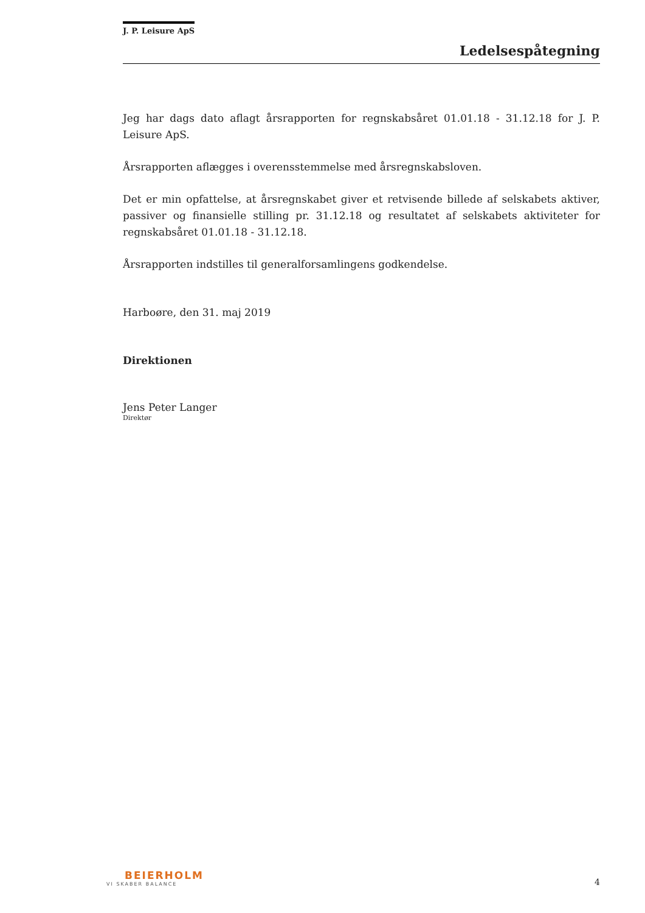J. P. Leisure ApS
Ledelsespåtegning
Jeg har dags dato aflagt årsrapporten for regnskabsåret 01.01.18 - 31.12.18 for J. P. Leisure ApS.
Årsrapporten aflægges i overensstemmelse med årsregnskabsloven.
Det er min opfattelse, at årsregnskabet giver et retvisende billede af selskabets aktiver, passiver og finansielle stilling pr. 31.12.18 og resultatet af selskabets aktiviteter for regnskabsåret 01.01.18 - 31.12.18.
Årsrapporten indstilles til generalforsamlingens godkendelse.
Harboøre, den 31. maj 2019
Direktionen
Jens Peter Langer
Direktør
BEIERHOLM
VI SKABER BALANCE
4